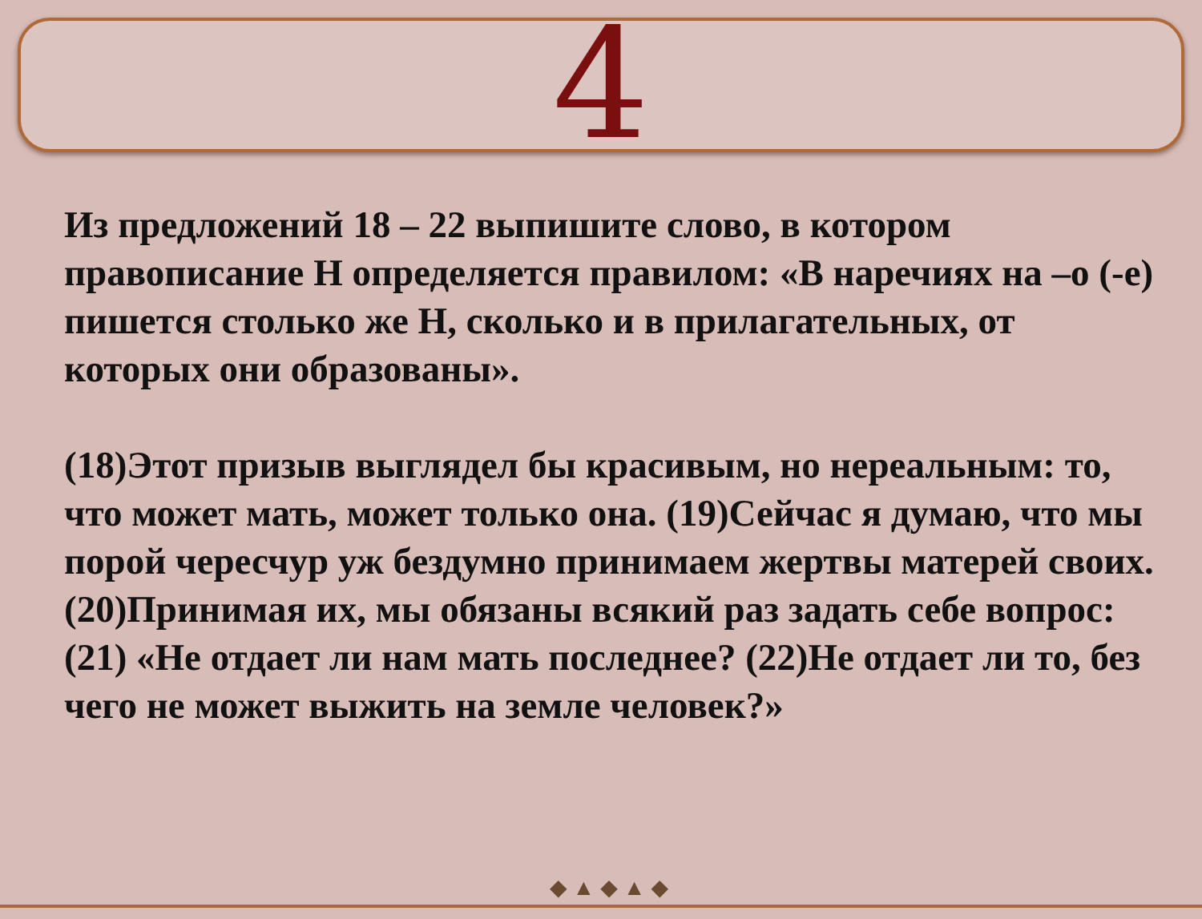4
Из предложений 18 – 22 выпишите слово, в котором правописание Н определяется правилом: «В наречиях на –о (-е) пишется столько же Н, сколько и в прилагательных, от которых они образованы».
(18)Этот призыв выглядел бы красивым, но нереальным: то, что может мать, может только она. (19)Сейчас я думаю, что мы порой чересчур уж бездумно принимаем жертвы матерей своих. (20)Принимая их, мы обязаны всякий раз задать себе вопрос: (21) «Не отдает ли нам мать последнее? (22)Не отдает ли то, без чего не может выжить на земле человек?»
◆ ▲ ◆ ▲ ◆